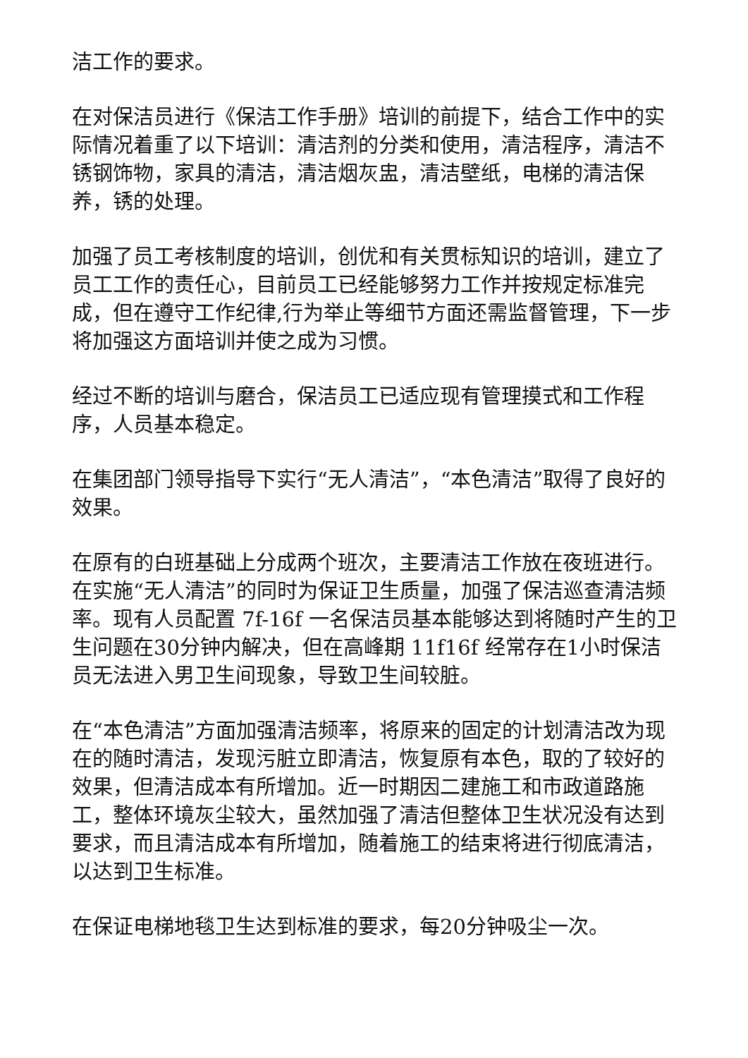洁工作的要求。
在对保洁员进行《保洁工作手册》培训的前提下，结合工作中的实际情况着重了以下培训：清洁剂的分类和使用，清洁程序，清洁不锈钢饰物，家具的清洁，清洁烟灰盅，清洁壁纸，电梯的清洁保养，锈的处理。
加强了员工考核制度的培训，创优和有关贯标知识的培训，建立了员工工作的责任心，目前员工已经能够努力工作并按规定标准完成，但在遵守工作纪律,行为举止等细节方面还需监督管理，下一步将加强这方面培训并使之成为习惯。
经过不断的培训与磨合，保洁员工已适应现有管理摸式和工作程序，人员基本稳定。
在集团部门领导指导下实行“无人清洁”，“本色清洁”取得了良好的效果。
在原有的白班基础上分成两个班次，主要清洁工作放在夜班进行。在实施“无人清洁”的同时为保证卫生质量，加强了保洁巡查清洁频率。现有人员配置 7f-16f 一名保洁员基本能够达到将随时产生的卫生问题在30分钟内解决，但在高峰期 11f16f 经常存在1小时保洁员无法进入男卫生间现象，导致卫生间较脏。
在“本色清洁”方面加强清洁频率，将原来的固定的计划清洁改为现在的随时清洁，发现污脏立即清洁，恢复原有本色，取的了较好的效果，但清洁成本有所增加。近一时期因二建施工和市政道路施工，整体环境灰尘较大，虽然加强了清洁但整体卫生状况没有达到要求，而且清洁成本有所增加，随着施工的结束将进行彻底清洁，以达到卫生标准。
在保证电梯地毯卫生达到标准的要求，每20分钟吸尘一次。